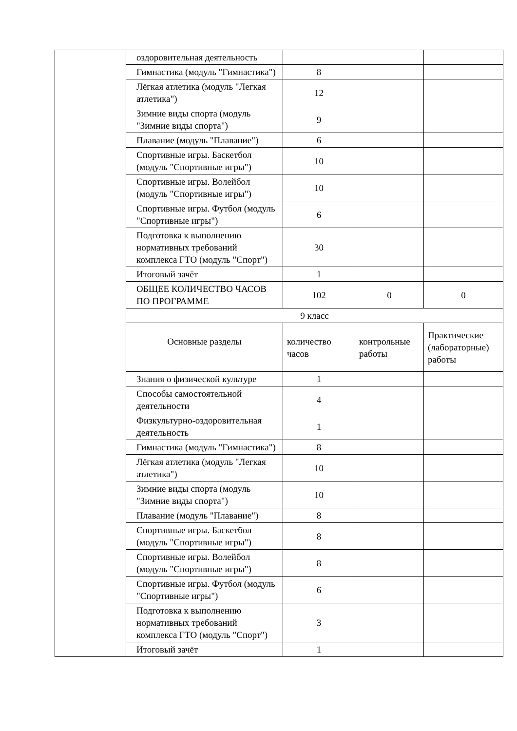| | оздоровительная деятельность | | | |
| | Гимнастика (модуль "Гимнастика") | 8 | | |
| | Лёгкая атлетика (модуль "Легкая атлетика") | 12 | | |
| | Зимние виды спорта (модуль "Зимние виды спорта") | 9 | | |
| | Плавание (модуль "Плавание") | 6 | | |
| | Спортивные игры. Баскетбол (модуль "Спортивные игры") | 10 | | |
| | Спортивные игры. Волейбол (модуль "Спортивные игры") | 10 | | |
| | Спортивные игры. Футбол (модуль "Спортивные игры") | 6 | | |
| | Подготовка к выполнению нормативных требований комплекса ГТО (модуль "Спорт") | 30 | | |
| | Итоговый зачёт | 1 | | |
| | ОБЩЕЕ КОЛИЧЕСТВО ЧАСОВ ПО ПРОГРАММЕ | 102 | 0 | 0 |
| | 9 класс | | | |
| | Основные разделы | количество часов | контрольные работы | Практические (лабораторные) работы |
| | Знания о физической культуре | 1 | | |
| | Способы самостоятельной деятельности | 4 | | |
| | Физкультурно-оздоровительная деятельность | 1 | | |
| | Гимнастика (модуль "Гимнастика") | 8 | | |
| | Лёгкая атлетика (модуль "Легкая атлетика") | 10 | | |
| | Зимние виды спорта (модуль "Зимние виды спорта") | 10 | | |
| | Плавание (модуль "Плавание") | 8 | | |
| | Спортивные игры. Баскетбол (модуль "Спортивные игры") | 8 | | |
| | Спортивные игры. Волейбол (модуль "Спортивные игры") | 8 | | |
| | Спортивные игры. Футбол (модуль "Спортивные игры") | 6 | | |
| | Подготовка к выполнению нормативных требований комплекса ГТО (модуль "Спорт") | 3 | | |
| | Итоговый зачёт | 1 | | |